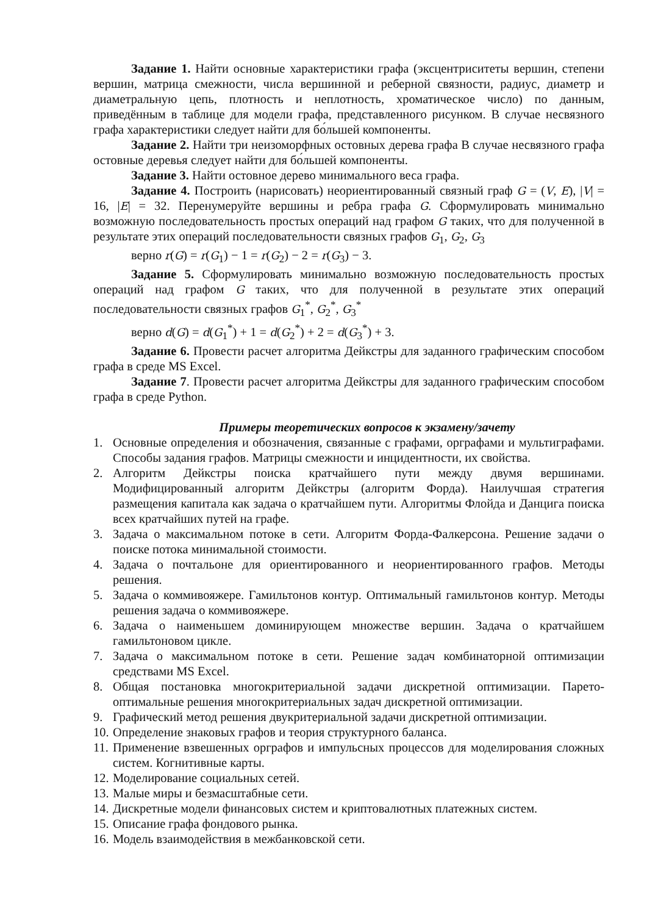Задание 1. Найти основные характеристики графа (эксцентриситеты вершин, степени вершин, матрица смежности, числа вершинной и реберной связности, радиус, диаметр и диаметральную цепь, плотность и неплотность, хроматическое число) по данным, приведённым в таблице для модели графа, представленного рисунком. В случае несвязного графа характеристики следует найти для бо́льшей компоненты.
Задание 2. Найти три неизоморфных остовных дерева графа В случае несвязного графа остовные деревья следует найти для бо́льшей компоненты.
Задание 3. Найти остовное дерево минимального веса графа.
Задание 4. Построить (нарисовать) неориентированный связный граф G = (V, E), |V| = 16, |E| = 32. Перенумеруйте вершины и ребра графа G. Сформулировать минимально возможную последовательность простых операций над графом G таких, что для полученной в результате этих операций последовательности связных графов G<sub>1</sub>, G<sub>2</sub>, G<sub>3</sub>
верно r(G) = r(G<sub>1</sub>) − 1 = r(G<sub>2</sub>) − 2 = r(G<sub>3</sub>) − 3.
Задание 5. Сформулировать минимально возможную последовательность простых операций над графом G таких, что для полученной в результате этих операций последовательности связных графов G<sub>1</sub><sup>*</sup>, G<sub>2</sub><sup>*</sup>, G<sub>3</sub><sup>*</sup>
верно d(G) = d(G<sub>1</sub><sup>*</sup>) + 1 = d(G<sub>2</sub><sup>*</sup>) + 2 = d(G<sub>3</sub><sup>*</sup>) + 3.
Задание 6. Провести расчет алгоритма Дейкстры для заданного графическим способом графа в среде MS Excel.
Задание 7. Провести расчет алгоритма Дейкстры для заданного графическим способом графа в среде Python.
Примеры теоретических вопросов к экзамену/зачету
1. Основные определения и обозначения, связанные с графами, орграфами и мультиграфами. Способы задания графов. Матрицы смежности и инцидентности, их свойства.
2. Алгоритм Дейкстры поиска кратчайшего пути между двумя вершинами. Модифицированный алгоритм Дейкстры (алгоритм Форда). Наилучшая стратегия размещения капитала как задача о кратчайшем пути. Алгоритмы Флойда и Данцига поиска всех кратчайших путей на графе.
3. Задача о максимальном потоке в сети. Алгоритм Форда-Фалкерсона. Решение задачи о поиске потока минимальной стоимости.
4. Задача о почтальоне для ориентированного и неориентированного графов. Методы решения.
5. Задача о коммивояжере. Гамильтонов контур. Оптимальный гамильтонов контур. Методы решения задача о коммивояжере.
6. Задача о наименьшем доминирующем множестве вершин. Задача о кратчайшем гамильтоновом цикле.
7. Задача о максимальном потоке в сети. Решение задач комбинаторной оптимизации средствами MS Excel.
8. Общая постановка многокритериальной задачи дискретной оптимизации. Парето-оптимальные решения многокритериальных задач дискретной оптимизации.
9. Графический метод решения двукритериальной задачи дискретной оптимизации.
10. Определение знаковых графов и теория структурного баланса.
11. Применение взвешенных орграфов и импульсных процессов для моделирования сложных систем. Когнитивные карты.
12. Моделирование социальных сетей.
13. Малые миры и безмасштабные сети.
14. Дискретные модели финансовых систем и криптовалютных платежных систем.
15. Описание графа фондового рынка.
16. Модель взаимодействия в межбанковской сети.